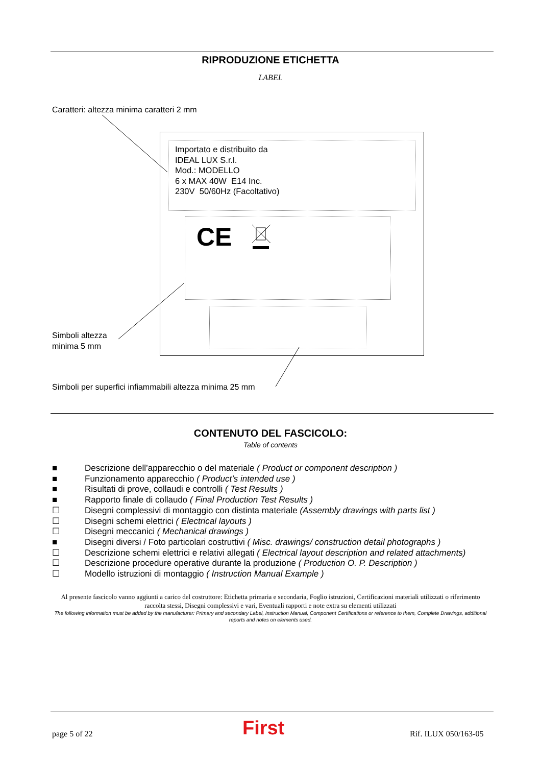RIPRODUZIONE ETICHETTA
LABEL
Caratteri: altezza minima caratteri 2 mm
Importato e distribuito da
IDEAL LUX S.r.l.
Mod.: MODELLO
6 x MAX 40W E14 Inc.
230V 50/60Hz (Facoltativo)
CE
Simboli altezza
minima 5 mm
Simboli per superfici infiammabili altezza minima 25 mm
CONTENUTO DEL FASCICOLO:
Table of contents
■ Descrizione dell’apparecchio o del materiale ( Product or component description )
■ Funzionamento apparecchio ( Product’s intended use )
■ Risultati di prove, collaudi e controlli ( Test Results )
■ Rapporto finale di collaudo ( Final Production Test Results )
☐ Disegni complessivi di montaggio con distinta materiale (Assembly drawings with parts list )
☐ Disegni schemi elettrici ( Electrical layouts )
☐ Disegni meccanici ( Mechanical drawings )
■ Disegni diversi / Foto particolari costruttivi ( Misc. drawings/ construction detail photographs )
☐ Descrizione schemi elettrici e relativi allegati ( Electrical layout description and related attachments)
☐ Descrizione procedure operative durante la produzione ( Production O. P. Description )
☐ Modello istruzioni di montaggio ( Instruction Manual Example )
Al presente fascicolo vanno aggiunti a carico del costruttore: Etichetta primaria e secondaria, Foglio istruzioni, Certificazioni materiali utilizzati o riferimento raccolta stessi, Disegni complessivi e vari, Eventuali rapporti e note extra su elementi utilizzati
The following information must be added by the manufacturer: Primary and secondary Label, Instruction Manual, Component Certifications or reference to them, Complete Drawings, additional reports and notes on elements used.
page 5 of 22 First Rif. ILUX 050/163-05